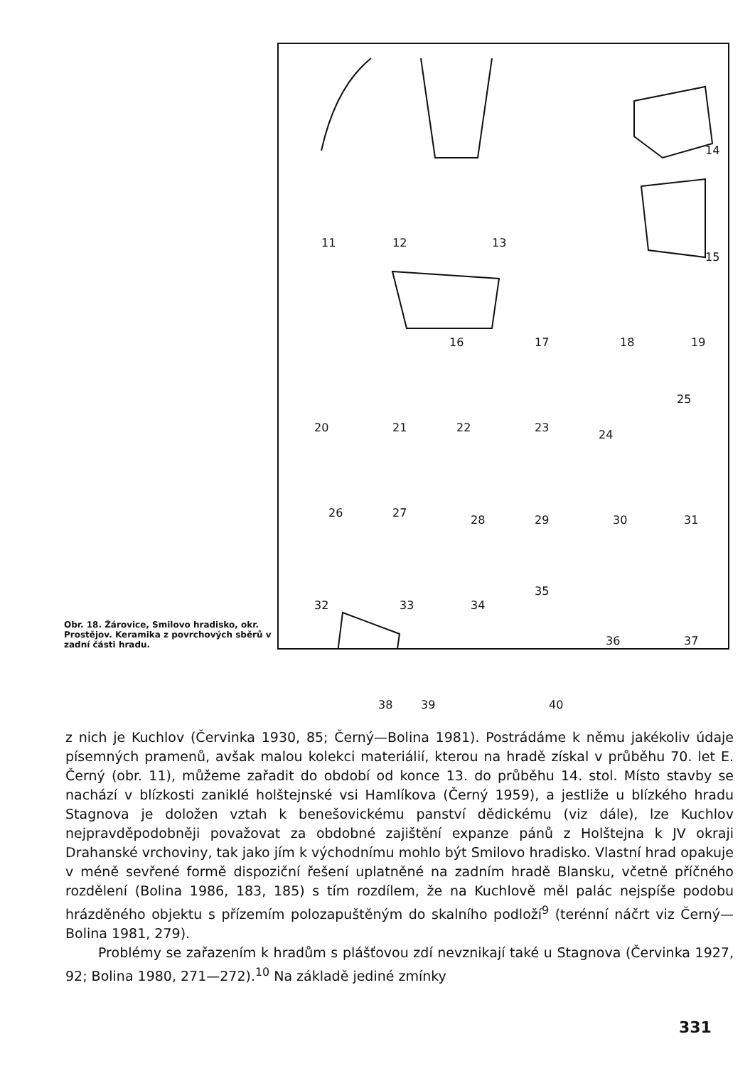Obr. 18. Žárovice, Smilovo hradisko, okr. Prostějov. Keramika z povrchových sběrů v zadní části hradu.
11 12 13
14
15
16 17 18 19
20 21 22 23
24
25
26 27
28 29 30 31
32 33 34
35
36 37
38 39 40
z nich je Kuchlov (Červinka 1930, 85; Černý—Bolina 1981). Postrádáme k němu jakékoliv údaje písemných pramenů, avšak malou kolekci materiálií, kterou na hradě získal v průběhu 70. let E. Černý (obr. 11), můžeme zařadit do období od konce 13. do průběhu 14. stol. Místo stavby se nachází v blízkosti zaniklé holštejnské vsi Hamlíkova (Černý 1959), a jestliže u blízkého hradu Stagnova je doložen vztah k benešovickému panství dědickému (viz dále), lze Kuchlov nejpravděpodobněji považovat za obdobné zajištění expanze pánů z Holštejna k JV okraji Drahanské vrchoviny, tak jako jím k východnímu mohlo být Smilovo hradisko. Vlastní hrad opakuje v méně sevřené formě dispoziční řešení uplatněné na zadním hradě Blansku, včetně příčného rozdělení (Bolina 1986, 183, 185) s tím rozdílem, že na Kuchlově měl palác nejspíše podobu hrázděného objektu s přízemím polozapuštěným do skalního podloží<sup>9</sup> (terénní náčrt viz Černý—Bolina 1981, 279).
Problémy se zařazením k hradům s plášťovou zdí nevznikají také u Stagnova (Červinka 1927, 92; Bolina 1980, 271—272).<sup>10</sup> Na základě jediné zmínky
331